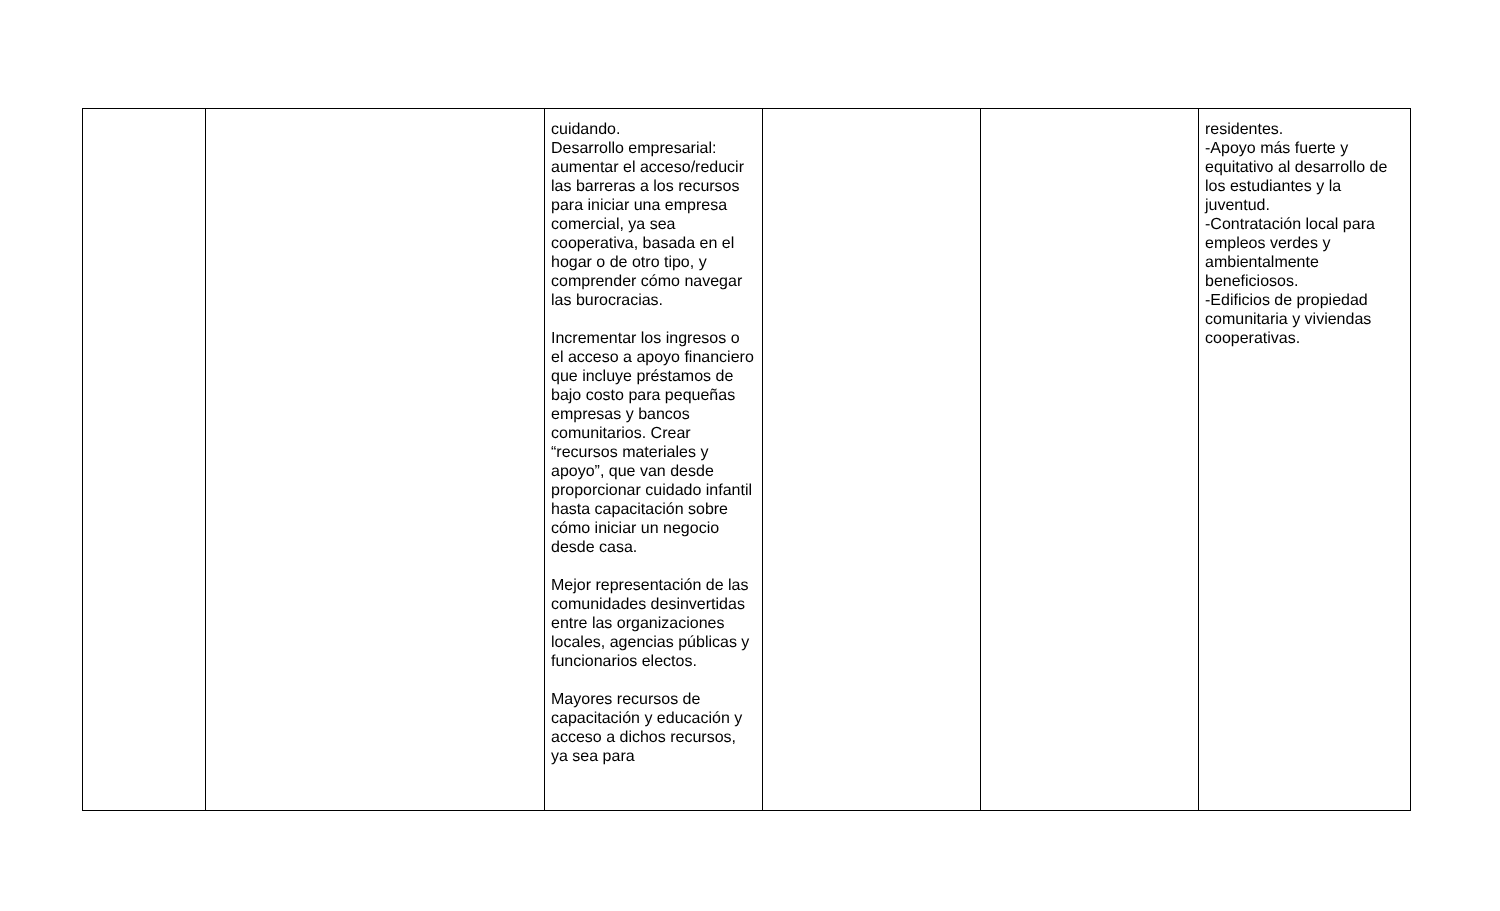| | | cuidando. Desarrollo empresarial: aumentar el acceso/reducir las barreras a los recursos para iniciar una empresa comercial, ya sea cooperativa, basada en el hogar o de otro tipo, y comprender cómo navegar las burocracias. Incrementar los ingresos o el acceso a apoyo financiero que incluye préstamos de bajo costo para pequeñas empresas y bancos comunitarios. Crear “recursos materiales y apoyo”, que van desde proporcionar cuidado infantil hasta capacitación sobre cómo iniciar un negocio desde casa. Mejor representación de las comunidades desinvertidas entre las organizaciones locales, agencias públicas y funcionarios electos. Mayores recursos de capacitación y educación y acceso a dichos recursos, ya sea para | | | residentes. -Apoyo más fuerte y equitativo al desarrollo de los estudiantes y la juventud. -Contratación local para empleos verdes y ambientalmente beneficiosos. -Edificios de propiedad comunitaria y viviendas cooperativas. |